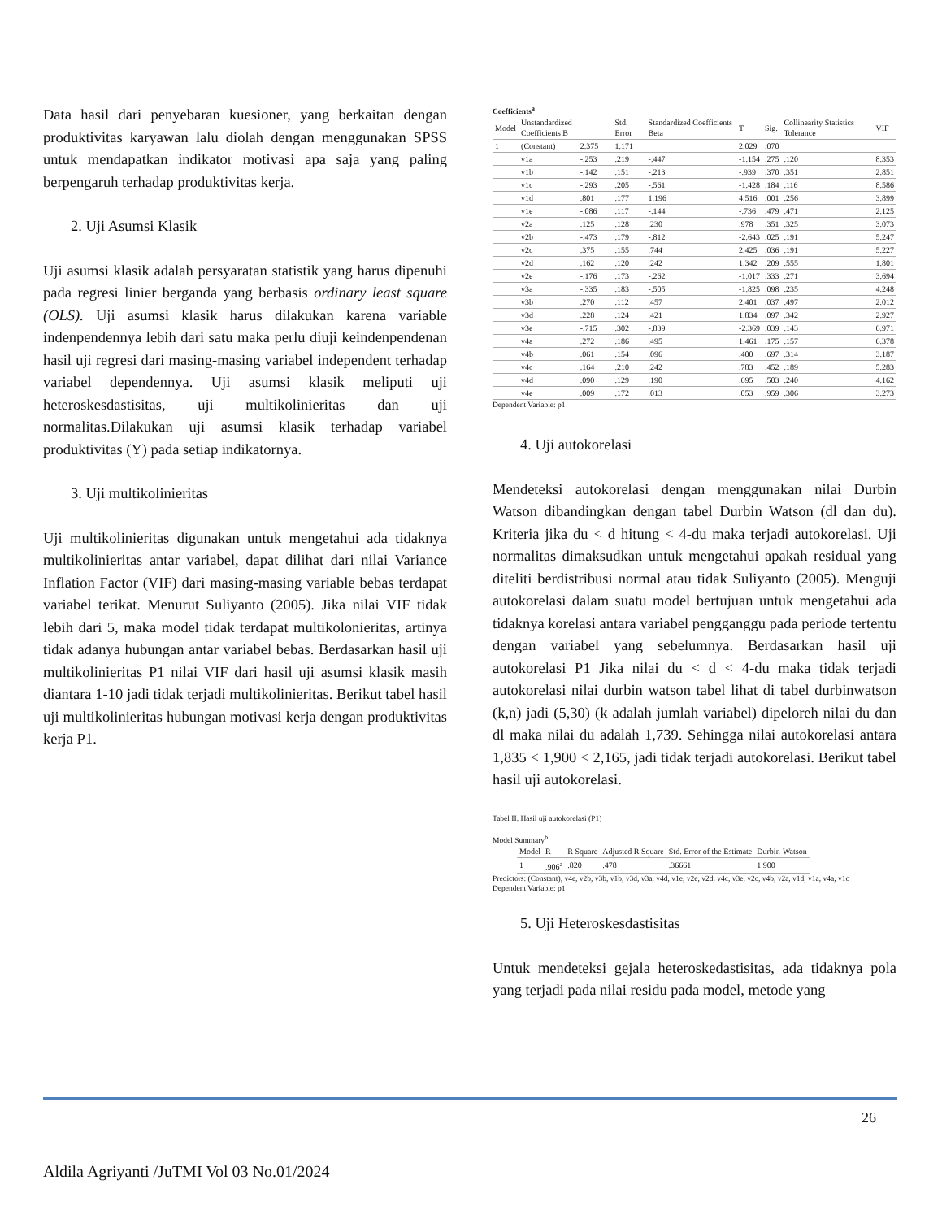Data hasil dari penyebaran kuesioner, yang berkaitan dengan produktivitas karyawan lalu diolah dengan menggunakan SPSS untuk mendapatkan indikator motivasi apa saja yang paling berpengaruh terhadap produktivitas kerja.
2. Uji Asumsi Klasik
Uji asumsi klasik adalah persyaratan statistik yang harus dipenuhi pada regresi linier berganda yang berbasis ordinary least square (OLS). Uji asumsi klasik harus dilakukan karena variable indenpendennya lebih dari satu maka perlu diuji keindenpendenan hasil uji regresi dari masing-masing variabel independent terhadap variabel dependennya. Uji asumsi klasik meliputi uji heteroskesdastisitas, uji multikolinieritas dan uji normalitas.Dilakukan uji asumsi klasik terhadap variabel produktivitas (Y) pada setiap indikatornya.
3. Uji multikolinieritas
Uji multikolinieritas digunakan untuk mengetahui ada tidaknya multikolinieritas antar variabel, dapat dilihat dari nilai Variance Inflation Factor (VIF) dari masing-masing variable bebas terdapat variabel terikat. Menurut Suliyanto (2005). Jika nilai VIF tidak lebih dari 5, maka model tidak terdapat multikolonieritas, artinya tidak adanya hubungan antar variabel bebas. Berdasarkan hasil uji multikolinieritas P1 nilai VIF dari hasil uji asumsi klasik masih diantara 1-10 jadi tidak terjadi multikolinieritas. Berikut tabel hasil uji multikolinieritas hubungan motivasi kerja dengan produktivitas kerja P1.
Coefficients<sup>a</sup>
| Model | Unstandardized Coefficients B | | Std. Error | Standardized Coefficients Beta | T | Sig. | Collinearity Statistics Tolerance | VIF |
| 1 | (Constant) | 2.375 | 1.171 | | 2.029 | .070 | | |
| | v1a | -.253 | .219 | -.447 | -1.154 | .275 | .120 | 8.353 |
| | v1b | -.142 | .151 | -.213 | -.939 | .370 | .351 | 2.851 |
| | v1c | -.293 | .205 | -.561 | -1.428 | .184 | .116 | 8.586 |
| | v1d | .801 | .177 | 1.196 | 4.516 | .001 | .256 | 3.899 |
| | v1e | -.086 | .117 | -.144 | -.736 | .479 | .471 | 2.125 |
| | v2a | .125 | .128 | .230 | .978 | .351 | .325 | 3.073 |
| | v2b | -.473 | .179 | -.812 | -2.643 | .025 | .191 | 5.247 |
| | v2c | .375 | .155 | .744 | 2.425 | .036 | .191 | 5.227 |
| | v2d | .162 | .120 | .242 | 1.342 | .209 | .555 | 1.801 |
| | v2e | -.176 | .173 | -.262 | -1.017 | .333 | .271 | 3.694 |
| | v3a | -.335 | .183 | -.505 | -1.825 | .098 | .235 | 4.248 |
| | v3b | .270 | .112 | .457 | 2.401 | .037 | .497 | 2.012 |
| | v3d | .228 | .124 | .421 | 1.834 | .097 | .342 | 2.927 |
| | v3e | -.715 | .302 | -.839 | -2.369 | .039 | .143 | 6.971 |
| | v4a | .272 | .186 | .495 | 1.461 | .175 | .157 | 6.378 |
| | v4b | .061 | .154 | .096 | .400 | .697 | .314 | 3.187 |
| | v4c | .164 | .210 | .242 | .783 | .452 | .189 | 5.283 |
| | v4d | .090 | .129 | .190 | .695 | .503 | .240 | 4.162 |
| | v4e | .009 | .172 | .013 | .053 | .959 | .306 | 3.273 |
Dependent Variable: p1
4. Uji autokorelasi
Mendeteksi autokorelasi dengan menggunakan nilai Durbin Watson dibandingkan dengan tabel Durbin Watson (dl dan du). Kriteria jika du < d hitung < 4-du maka terjadi autokorelasi. Uji normalitas dimaksudkan untuk mengetahui apakah residual yang diteliti berdistribusi normal atau tidak Suliyanto (2005). Menguji autokorelasi dalam suatu model bertujuan untuk mengetahui ada tidaknya korelasi antara variabel pengganggu pada periode tertentu dengan variabel yang sebelumnya. Berdasarkan hasil uji autokorelasi P1 Jika nilai du < d < 4-du maka tidak terjadi autokorelasi nilai durbin watson tabel lihat di tabel durbinwatson (k,n) jadi (5,30) (k adalah jumlah variabel) dipeloreh nilai du dan dl maka nilai du adalah 1,739. Sehingga nilai autokorelasi antara 1,835 < 1,900 < 2,165, jadi tidak terjadi autokorelasi. Berikut tabel hasil uji autokorelasi.
Tabel II. Hasil uji autokorelasi (P1)
Model Summary<sup>b</sup>
| Model | R | R Square | Adjusted R Square | Std. Error of the Estimate | Durbin-Watson |
| 1 | .906<sup>a</sup> | .820 | .478 | .36661 | 1.900 |
Predictors: (Constant), v4e, v2b, v3b, v1b, v3d, v3a, v4d, v1e, v2e, v2d, v4c, v3e, v2c, v4b, v2a, v1d, v1a, v4a, v1c
Dependent Variable: p1
5. Uji Heteroskesdastisitas
Untuk mendeteksi gejala heteroskedastisitas, ada tidaknya pola yang terjadi pada nilai residu pada model, metode yang
26
Aldila Agriyanti /JuTMI Vol 03 No.01/2024